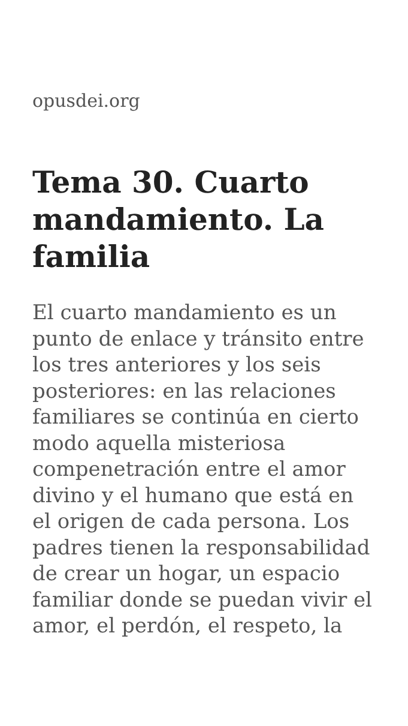opusdei.org
Tema 30. Cuarto mandamiento. La familia
El cuarto mandamiento es un punto de enlace y tránsito entre los tres anteriores y los seis posteriores: en las relaciones familiares se continúa en cierto modo aquella misteriosa compenetración entre el amor divino y el humano que está en el origen de cada persona. Los padres tienen la responsabilidad de crear un hogar, un espacio familiar donde se puedan vivir el amor, el perdón, el respeto, la